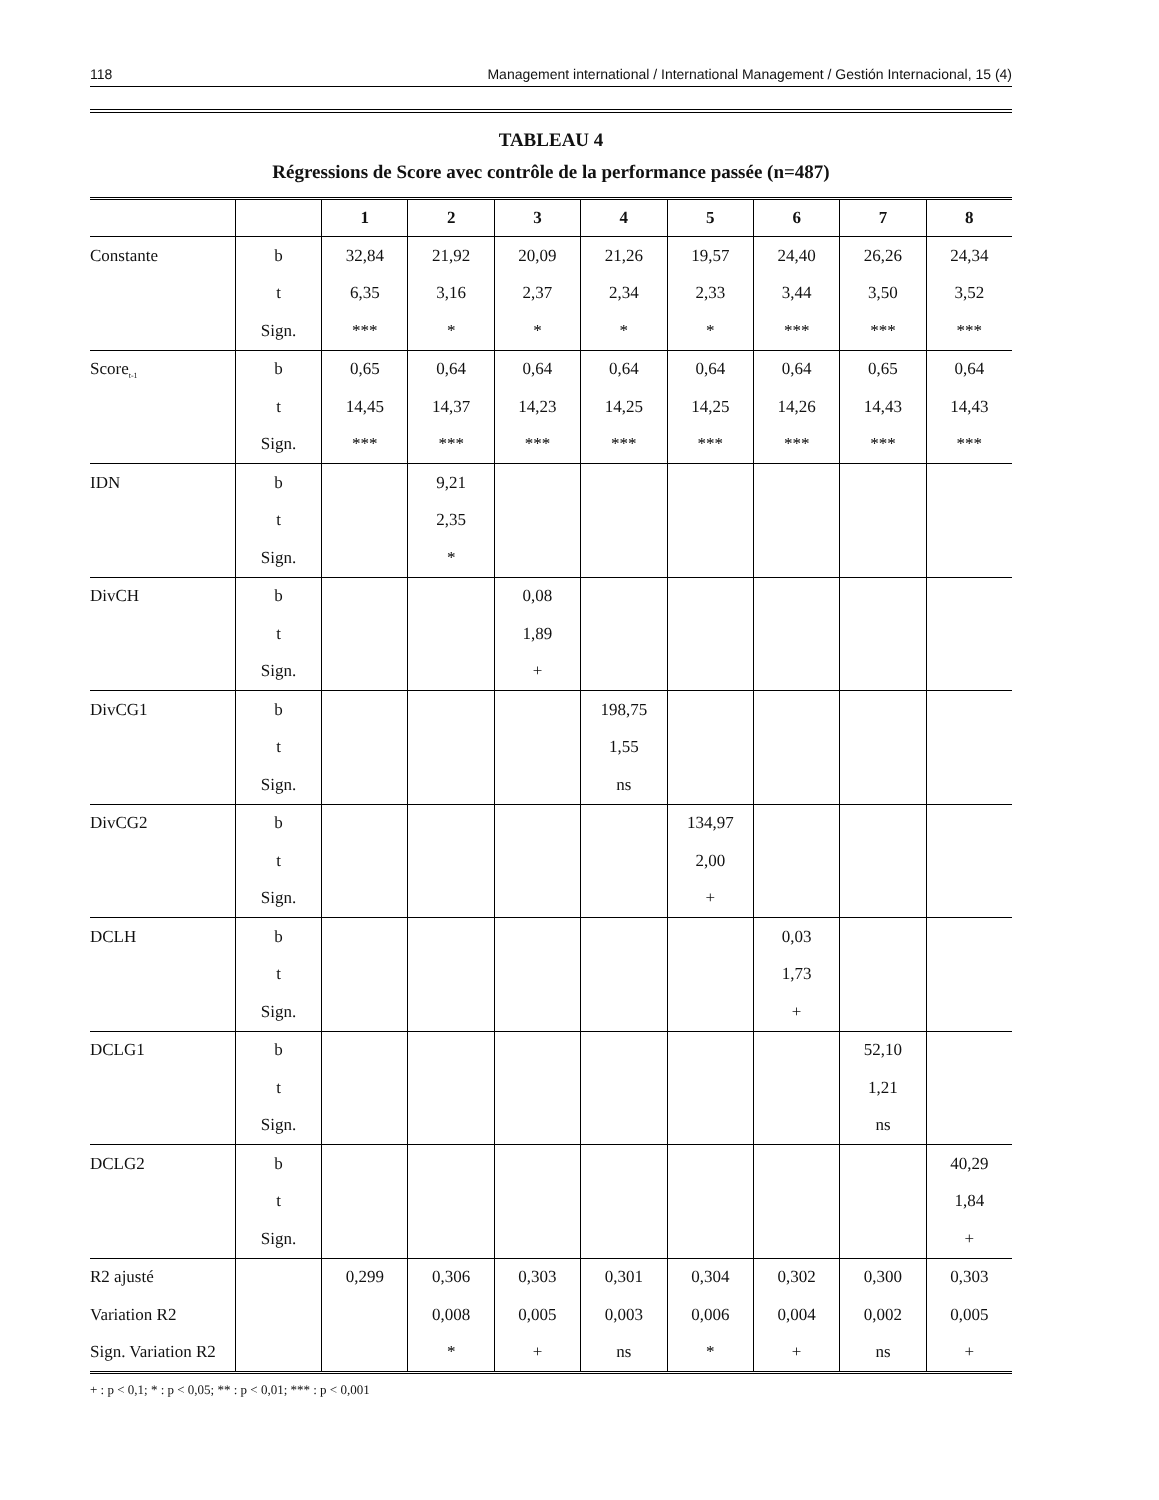118 Management international / International Management / Gestión Internacional, 15 (4)
TABLEAU 4
Régressions de Score avec contrôle de la performance passée (n=487)
| | | 1 | 2 | 3 | 4 | 5 | 6 | 7 | 8 |
| --- | --- | --- | --- | --- | --- | --- | --- | --- | --- |
| Constante | b | 32,84 | 21,92 | 20,09 | 21,26 | 19,57 | 24,40 | 26,26 | 24,34 |
| | t | 6,35 | 3,16 | 2,37 | 2,34 | 2,33 | 3,44 | 3,50 | 3,52 |
| | Sign. | *** | * | * | * | * | *** | *** | *** |
| Score<sub>t-1</sub> | b | 0,65 | 0,64 | 0,64 | 0,64 | 0,64 | 0,64 | 0,65 | 0,64 |
| | t | 14,45 | 14,37 | 14,23 | 14,25 | 14,25 | 14,26 | 14,43 | 14,43 |
| | Sign. | *** | *** | *** | *** | *** | *** | *** | *** |
| IDN | b | | 9,21 | | | | | | |
| | t | | 2,35 | | | | | | |
| | Sign. | | * | | | | | | |
| DivCH | b | | | 0,08 | | | | | |
| | t | | | 1,89 | | | | | |
| | Sign. | | | + | | | | | |
| DivCG1 | b | | | | 198,75 | | | | |
| | t | | | | 1,55 | | | | |
| | Sign. | | | | ns | | | | |
| DivCG2 | b | | | | | 134,97 | | | |
| | t | | | | | 2,00 | | | |
| | Sign. | | | | | + | | | |
| DCLH | b | | | | | | 0,03 | | |
| | t | | | | | | 1,73 | | |
| | Sign. | | | | | | + | | |
| DCLG1 | b | | | | | | | 52,10 | |
| | t | | | | | | | 1,21 | |
| | Sign. | | | | | | | ns | |
| DCLG2 | b | | | | | | | | 40,29 |
| | t | | | | | | | | 1,84 |
| | Sign. | | | | | | | | + |
| R2 ajusté | | 0,299 | 0,306 | 0,303 | 0,301 | 0,304 | 0,302 | 0,300 | 0,303 |
| Variation R2 | | | 0,008 | 0,005 | 0,003 | 0,006 | 0,004 | 0,002 | 0,005 |
| Sign. Variation R2 | | | * | + | ns | * | + | ns | + |
+ : p < 0,1; * : p < 0,05; ** : p < 0,01; *** : p < 0,001